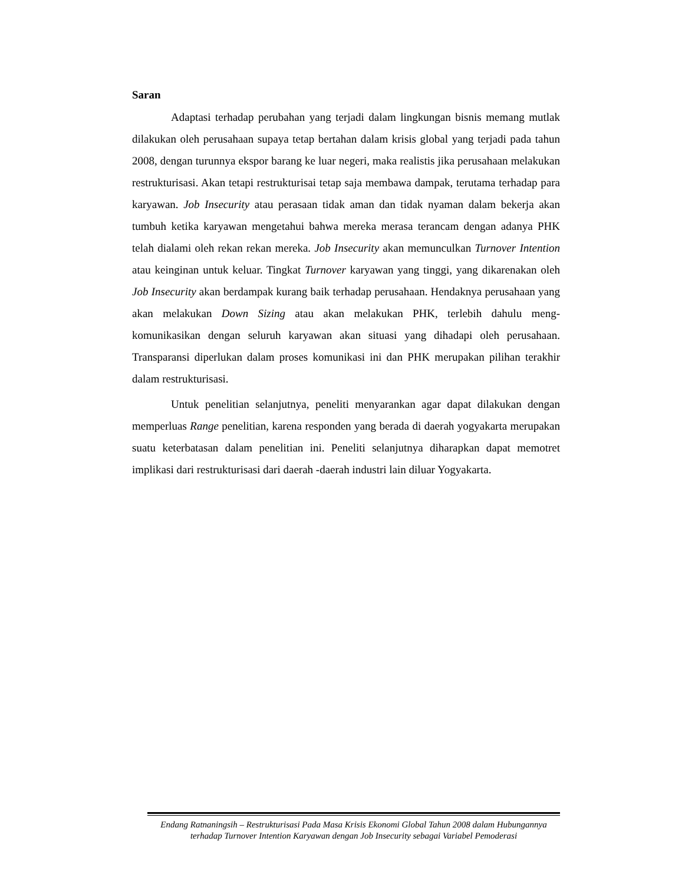Saran
Adaptasi terhadap perubahan yang terjadi dalam lingkungan bisnis memang mutlak dilakukan oleh perusahaan supaya tetap bertahan dalam krisis global yang terjadi pada tahun 2008, dengan turunnya ekspor barang ke luar negeri, maka realistis jika perusahaan melakukan restrukturisasi. Akan tetapi restrukturisai tetap saja membawa dampak, terutama terhadap para karyawan. Job Insecurity atau perasaan tidak aman dan tidak nyaman dalam bekerja akan tumbuh ketika karyawan mengetahui bahwa mereka merasa terancam dengan adanya PHK telah dialami oleh rekan rekan mereka. Job Insecurity akan memunculkan Turnover Intention atau keinginan untuk keluar. Tingkat Turnover karyawan yang tinggi, yang dikarenakan oleh Job Insecurity akan berdampak kurang baik terhadap perusahaan. Hendaknya perusahaan yang akan melakukan Down Sizing atau akan melakukan PHK, terlebih dahulu meng-komunikasikan dengan seluruh karyawan akan situasi yang dihadapi oleh perusahaan. Transparansi diperlukan dalam proses komunikasi ini dan PHK merupakan pilihan terakhir dalam restrukturisasi.
Untuk penelitian selanjutnya, peneliti menyarankan agar dapat dilakukan dengan memperluas Range penelitian, karena responden yang berada di daerah yogyakarta merupakan suatu keterbatasan dalam penelitian ini. Peneliti selanjutnya diharapkan dapat memotret implikasi dari restrukturisasi dari daerah -daerah industri lain diluar Yogyakarta.
Endang Ratnaningsih – Restrukturisasi Pada Masa Krisis Ekonomi Global Tahun 2008 dalam Hubungannya terhadap Turnover Intention Karyawan dengan Job Insecurity sebagai Variabel Pemoderasi